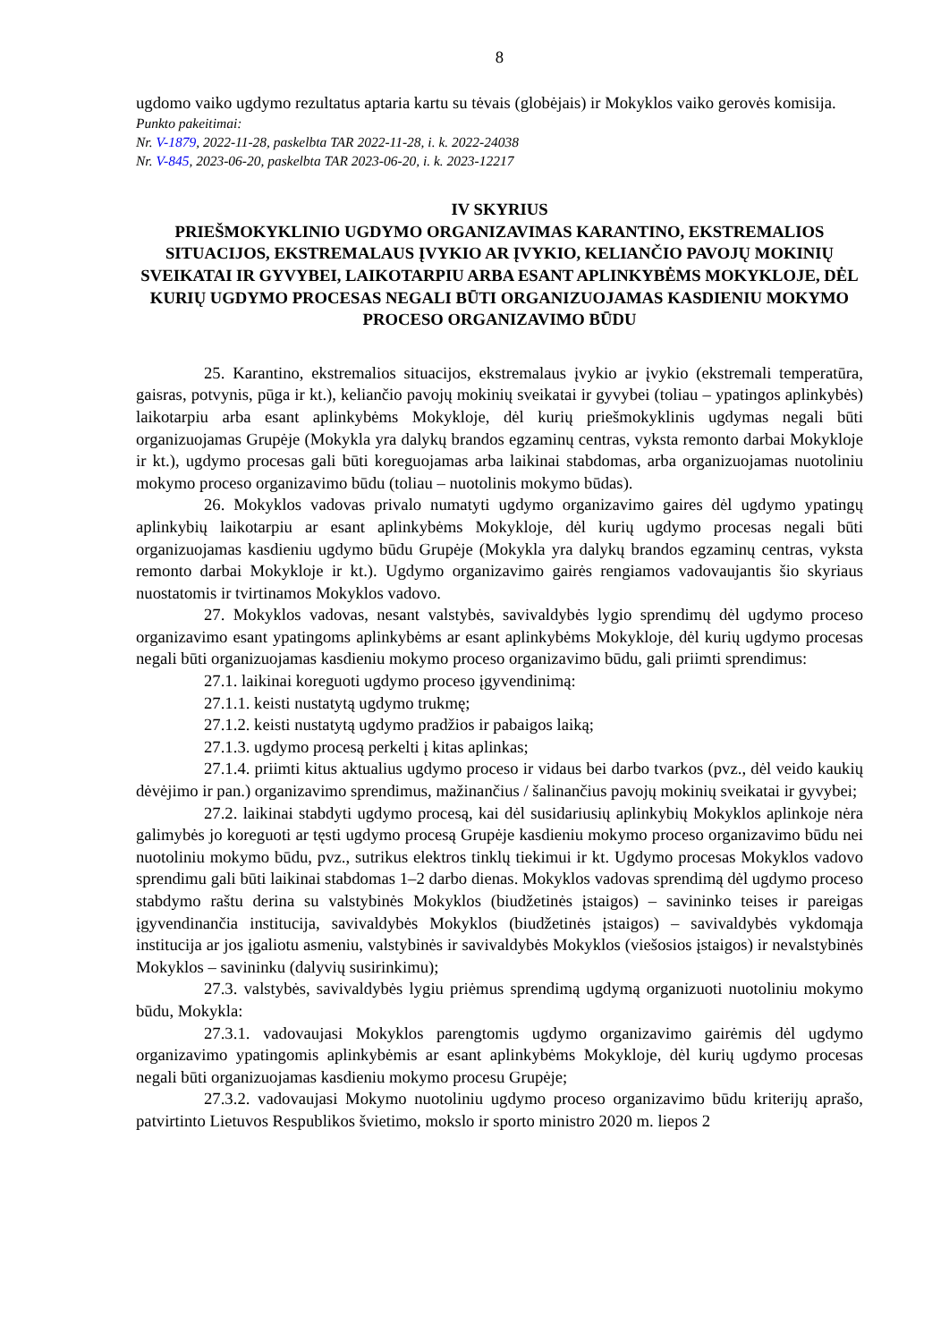8
ugdomo vaiko ugdymo rezultatus aptaria kartu su tėvais (globėjais) ir Mokyklos vaiko gerovės komisija.
Punkto pakeitimai:
Nr. V-1879, 2022-11-28, paskelbta TAR 2022-11-28, i. k. 2022-24038
Nr. V-845, 2023-06-20, paskelbta TAR 2023-06-20, i. k. 2023-12217
IV SKYRIUS
PRIEŠMOKYKLINIO UGDYMO ORGANIZAVIMAS KARANTINO, EKSTREMALIOS SITUACIJOS, EKSTREMALAUS ĮVYKIO AR ĮVYKIO, KELIANČIO PAVOJŲ MOKINIŲ SVEIKATAI IR GYVYBEI, LAIKOTARPIU ARBA ESANT APLINKYBĖMS MOKYKLOJE, DĖL KURIŲ UGDYMO PROCESAS NEGALI BŪTI ORGANIZUOJAMAS KASDIENIU MOKYMO PROCESO ORGANIZAVIMO BŪDU
25. Karantino, ekstremalios situacijos, ekstremalaus įvykio ar įvykio (ekstremali temperatūra, gaisras, potvynis, pūga ir kt.), keliančio pavojų mokinių sveikatai ir gyvybei (toliau – ypatingos aplinkybės) laikotarpiu arba esant aplinkybėms Mokykloje, dėl kurių priešmokyklinis ugdymas negali būti organizuojamas Grupėje (Mokykla yra dalykų brandos egzaminų centras, vyksta remonto darbai Mokykloje ir kt.), ugdymo procesas gali būti koreguojamas arba laikinai stabdomas, arba organizuojamas nuotoliniu mokymo proceso organizavimo būdu (toliau – nuotolinis mokymo būdas).
26. Mokyklos vadovas privalo numatyti ugdymo organizavimo gaires dėl ugdymo ypatingų aplinkybių laikotarpiu ar esant aplinkybėms Mokykloje, dėl kurių ugdymo procesas negali būti organizuojamas kasdieniu ugdymo būdu Grupėje (Mokykla yra dalykų brandos egzaminų centras, vyksta remonto darbai Mokykloje ir kt.). Ugdymo organizavimo gairės rengiamos vadovaujantis šio skyriaus nuostatomis ir tvirtinamos Mokyklos vadovo.
27. Mokyklos vadovas, nesant valstybės, savivaldybės lygio sprendimų dėl ugdymo proceso organizavimo esant ypatingoms aplinkybėms ar esant aplinkybėms Mokykloje, dėl kurių ugdymo procesas negali būti organizuojamas kasdieniu mokymo proceso organizavimo būdu, gali priimti sprendimus:
27.1. laikinai koreguoti ugdymo proceso įgyvendinimą:
27.1.1. keisti nustatytą ugdymo trukmę;
27.1.2. keisti nustatytą ugdymo pradžios ir pabaigos laiką;
27.1.3. ugdymo procesą perkelti į kitas aplinkas;
27.1.4. priimti kitus aktualius ugdymo proceso ir vidaus bei darbo tvarkos (pvz., dėl veido kaukių dėvėjimo ir pan.) organizavimo sprendimus, mažinančius / šalinančius pavojų mokinių sveikatai ir gyvybei;
27.2. laikinai stabdyti ugdymo procesą, kai dėl susidariusių aplinkybių Mokyklos aplinkoje nėra galimybės jo koreguoti ar tęsti ugdymo procesą Grupėje kasdieniu mokymo proceso organizavimo būdu nei nuotoliniu mokymo būdu, pvz., sutrikus elektros tinklų tiekimui ir kt. Ugdymo procesas Mokyklos vadovo sprendimu gali būti laikinai stabdomas 1–2 darbo dienas. Mokyklos vadovas sprendimą dėl ugdymo proceso stabdymo raštu derina su valstybinės Mokyklos (biudžetinės įstaigos) – savininko teises ir pareigas įgyvendinančia institucija, savivaldybės Mokyklos (biudžetinės įstaigos) – savivaldybės vykdomąja institucija ar jos įgaliotu asmeniu, valstybinės ir savivaldybės Mokyklos (viešosios įstaigos) ir nevalstybinės Mokyklos – savininku (dalyvių susirinkimu);
27.3. valstybės, savivaldybės lygiu priėmus sprendimą ugdymą organizuoti nuotoliniu mokymo būdu, Mokykla:
27.3.1. vadovaujasi Mokyklos parengtomis ugdymo organizavimo gairėmis dėl ugdymo organizavimo ypatingomis aplinkybėmis ar esant aplinkybėms Mokykloje, dėl kurių ugdymo procesas negali būti organizuojamas kasdieniu mokymo procesu Grupėje;
27.3.2. vadovaujasi Mokymo nuotoliniu ugdymo proceso organizavimo būdu kriterijų aprašo, patvirtinto Lietuvos Respublikos švietimo, mokslo ir sporto ministro 2020 m. liepos 2